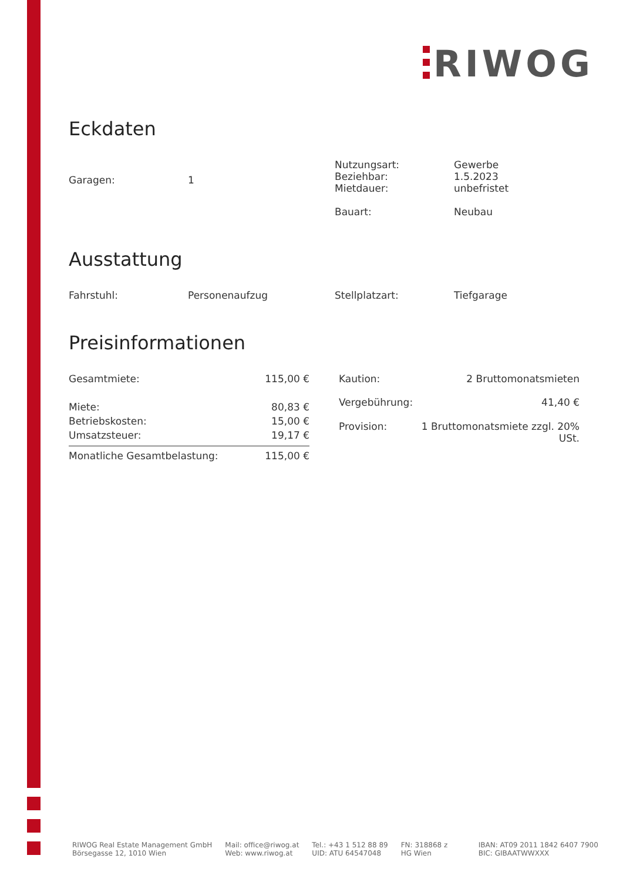RIWOG
Eckdaten
| Garagen: | 1 | Nutzungsart: Beziehbar: Mietdauer: Bauart: | Gewerbe 1.5.2023 unbefristet Neubau |
Ausstattung
| Fahrstuhl: | Personenaufzug | Stellplatzart: | Tiefgarage |
Preisinformationen
| Gesamtmiete: | 115,00 € |
| Miete: | 80,83 € |
| Betriebskosten: | 15,00 € |
| Umsatzsteuer: | 19,17 € |
| Monatliche Gesamtbelastung: | 115,00 € |
| Kaution: | 2 Bruttomonatsmieten |
| Vergebührung: | 41,40 € |
| Provision: | 1 Bruttomonatsmiete zzgl. 20% USt. |
RIWOG Real Estate Management GmbH
Börsegasse 12, 1010 Wien
Mail: office@riwog.at
Web: www.riwog.at
Tel.: +43 1 512 88 89
UID: ATU 64547048
FN: 318868 z
HG Wien
IBAN: AT09 2011 1842 6407 7900
BIC: GIBAATWWXXX